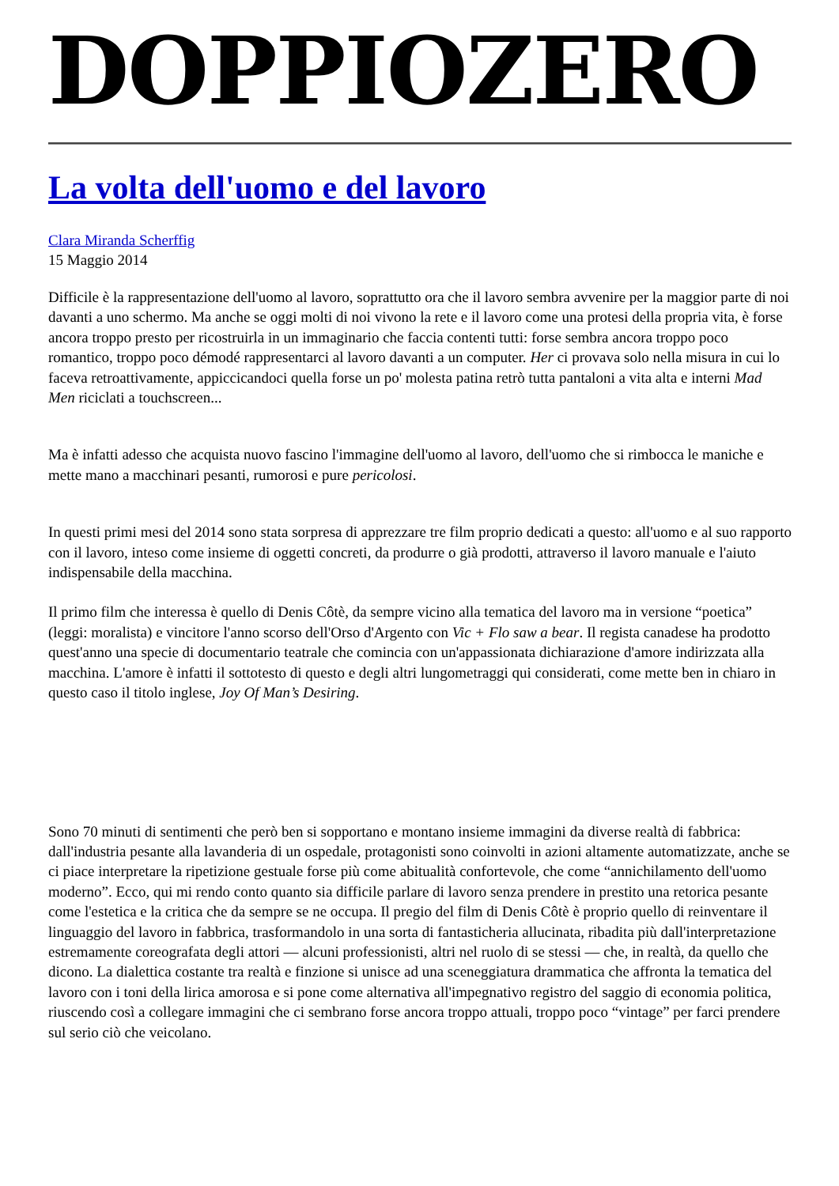DOPPIOZERO
La volta dell'uomo e del lavoro
Clara Miranda Scherffig
15 Maggio 2014
Difficile è la rappresentazione dell'uomo al lavoro, soprattutto ora che il lavoro sembra avvenire per la maggior parte di noi davanti a uno schermo. Ma anche se oggi molti di noi vivono la rete e il lavoro come una protesi della propria vita, è forse ancora troppo presto per ricostruirla in un immaginario che faccia contenti tutti: forse sembra ancora troppo poco romantico, troppo poco démodé rappresentarci al lavoro davanti a un computer. Her ci provava solo nella misura in cui lo faceva retroattivamente, appiccicandoci quella forse un po' molesta patina retrò tutta pantaloni a vita alta e interni Mad Men riciclati a touchscreen...
Ma è infatti adesso che acquista nuovo fascino l'immagine dell'uomo al lavoro, dell'uomo che si rimbocca le maniche e mette mano a macchinari pesanti, rumorosi e pure pericolosi.
In questi primi mesi del 2014 sono stata sorpresa di apprezzare tre film proprio dedicati a questo: all'uomo e al suo rapporto con il lavoro, inteso come insieme di oggetti concreti, da produrre o già prodotti, attraverso il lavoro manuale e l'aiuto indispensabile della macchina.
Il primo film che interessa è quello di Denis Côtè, da sempre vicino alla tematica del lavoro ma in versione “poetica” (leggi: moralista) e vincitore l'anno scorso dell'Orso d'Argento con Vic + Flo saw a bear. Il regista canadese ha prodotto quest'anno una specie di documentario teatrale che comincia con un'appassionata dichiarazione d'amore indirizzata alla macchina. L'amore è infatti il sottotesto di questo e degli altri lungometraggi qui considerati, come mette ben in chiaro in questo caso il titolo inglese, Joy Of Man’s Desiring.
Sono 70 minuti di sentimenti che però ben si sopportano e montano insieme immagini da diverse realtà di fabbrica: dall'industria pesante alla lavanderia di un ospedale, protagonisti sono coinvolti in azioni altamente automatizzate, anche se ci piace interpretare la ripetizione gestuale forse più come abitualità confortevole, che come “annichilamento dell'uomo moderno”. Ecco, qui mi rendo conto quanto sia difficile parlare di lavoro senza prendere in prestito una retorica pesante come l'estetica e la critica che da sempre se ne occupa. Il pregio del film di Denis Côtè è proprio quello di reinventare il linguaggio del lavoro in fabbrica, trasformandolo in una sorta di fantasticheria allucinata, ribadita più dall'interpretazione estremamente coreografata degli attori — alcuni professionisti, altri nel ruolo di se stessi — che, in realtà, da quello che dicono. La dialettica costante tra realtà e finzione si unisce ad una sceneggiatura drammatica che affronta la tematica del lavoro con i toni della lirica amorosa e si pone come alternativa all'impegnativo registro del saggio di economia politica, riuscendo così a collegare immagini che ci sembrano forse ancora troppo attuali, troppo poco “vintage” per farci prendere sul serio ciò che veicolano.